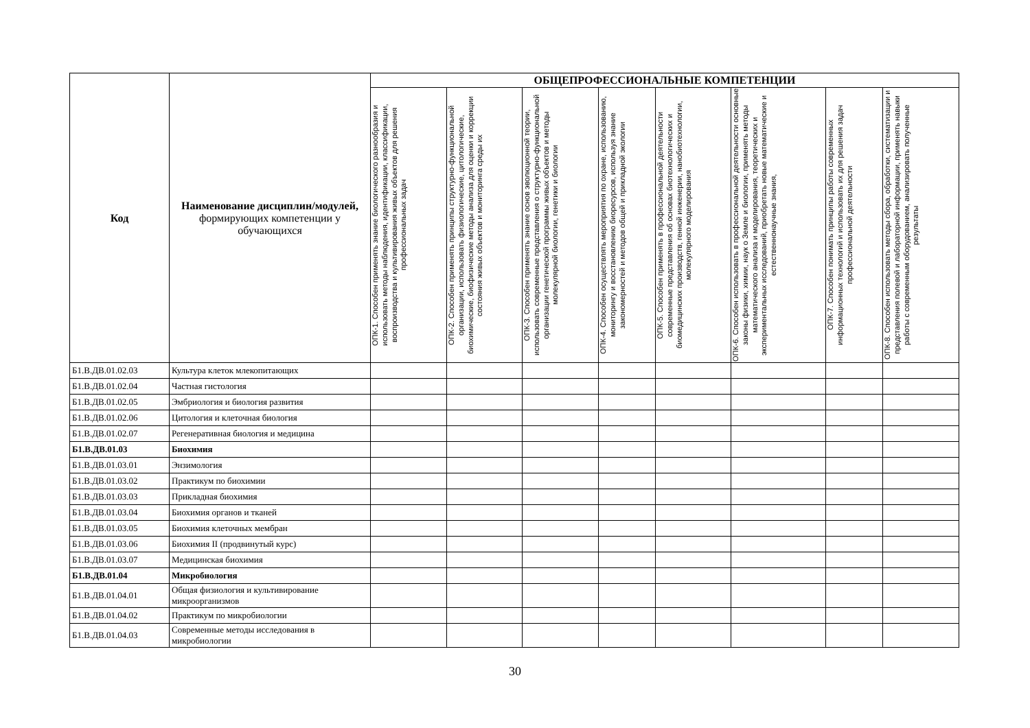| Код | Наименование дисциплин/модулей, формирующих компетенции у обучающихся | ОБЩЕПРОФЕССИОНАЛЬНЫЕ КОМПЕТЕНЦИИ | | | | | | | |
| --- | --- | --- | --- | --- | --- | --- | --- | --- | --- |
| | | ОПК-1. Способен применять знание биологического разнообразия и использовать методы наблюдения, идентификации, классификации, воспроизводства и культивирования живых объектов для решения профессиональных задач | ОПК-2. Способен применять принципы структурно-функциональной организации, использовать физиологические, цитологические, биохимические, биофизические методы анализа для оценки и коррекции состояния живых объектов и мониторинга среды их | ОПК-3. Способен применять знание основ эволюционной теории, использовать современные представления о структурно-функциональной организации генетической программы живых объектов и методы молекулярной биологии, генетики и биологии | ОПК-4. Способен осуществлять мероприятия по охране, использованию, мониторингу и восстановлению биоресурсов, используя знание закономерностей и методов общей и прикладной экологии | ОПК-5. Способен применять в профессиональной деятельности современные представления об основах биотехнологических и биомедицинских производств, генной инженерии, нанобиотехнологии, молекулярного моделирования | ОПК-6. Способен использовать в профессиональной деятельности основные законы физики, химии, наук о Земле и биологии, применять методы математического анализа и моделирования, теоретических и экспериментальных исследований, приобретать новые математические и естественнонаучные знания, | ОПК-7. Способен понимать принципы работы современных информационных технологий и использовать их для решения задач профессиональной деятельности | ОПК-8. Способен использовать методы сбора, обработки, систематизации и представления полевой и лабораторной информации, применять навыки работы с современным оборудованием, анализировать полученные результаты |
| Б1.В.ДВ.01.02.03 | Культура клеток млекопитающих | | | | | | | | |
| Б1.В.ДВ.01.02.04 | Частная гистология | | | | | | | | |
| Б1.В.ДВ.01.02.05 | Эмбриология и биология развития | | | | | | | | |
| Б1.В.ДВ.01.02.06 | Цитология и клеточная биология | | | | | | | | |
| Б1.В.ДВ.01.02.07 | Регенеративная биология и медицина | | | | | | | | |
| Б1.В.ДВ.01.03 | Биохимия | | | | | | | | |
| Б1.В.ДВ.01.03.01 | Энзимология | | | | | | | | |
| Б1.В.ДВ.01.03.02 | Практикум по биохимии | | | | | | | | |
| Б1.В.ДВ.01.03.03 | Прикладная биохимия | | | | | | | | |
| Б1.В.ДВ.01.03.04 | Биохимия органов и тканей | | | | | | | | |
| Б1.В.ДВ.01.03.05 | Биохимия клеточных мембран | | | | | | | | |
| Б1.В.ДВ.01.03.06 | Биохимия II (продвинутый курс) | | | | | | | | |
| Б1.В.ДВ.01.03.07 | Медицинская биохимия | | | | | | | | |
| Б1.В.ДВ.01.04 | Микробиология | | | | | | | | |
| Б1.В.ДВ.01.04.01 | Общая физиология и культивирование микроорганизмов | | | | | | | | |
| Б1.В.ДВ.01.04.02 | Практикум по микробиологии | | | | | | | | |
| Б1.В.ДВ.01.04.03 | Современные методы исследования в микробиологии | | | | | | | | |
30